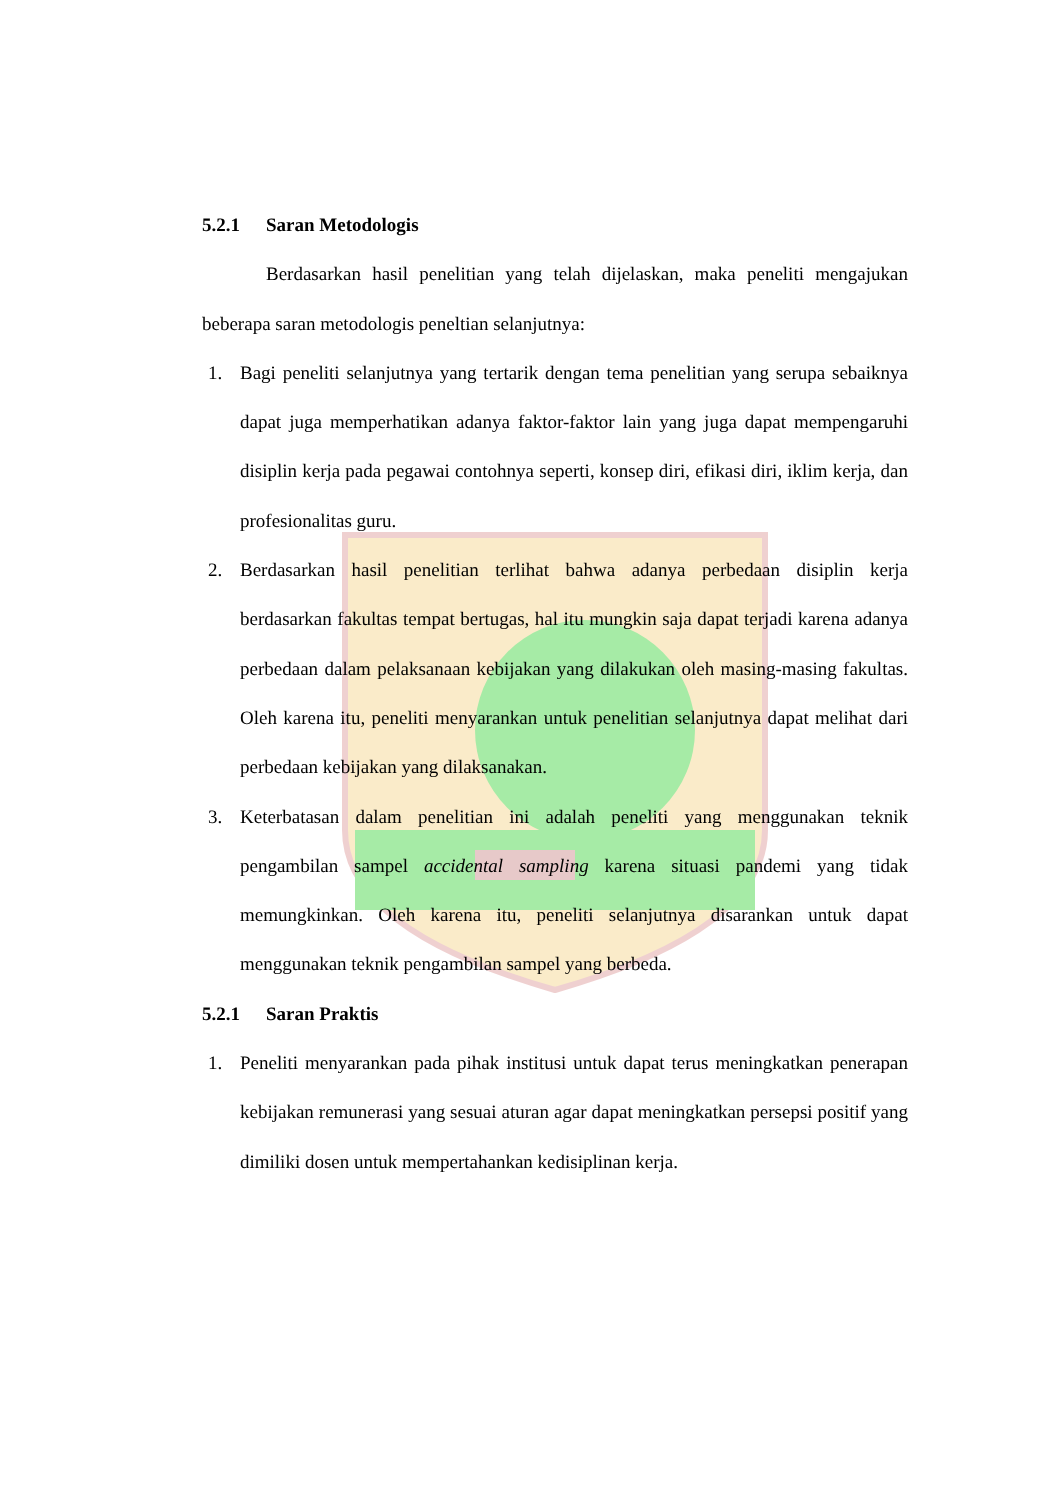5.2.1 Saran Metodologis
Berdasarkan hasil penelitian yang telah dijelaskan, maka peneliti mengajukan beberapa saran metodologis peneltian selanjutnya:
1. Bagi peneliti selanjutnya yang tertarik dengan tema penelitian yang serupa sebaiknya dapat juga memperhatikan adanya faktor-faktor lain yang juga dapat mempengaruhi disiplin kerja pada pegawai contohnya seperti, konsep diri, efikasi diri, iklim kerja, dan profesionalitas guru.
2. Berdasarkan hasil penelitian terlihat bahwa adanya perbedaan disiplin kerja berdasarkan fakultas tempat bertugas, hal itu mungkin saja dapat terjadi karena adanya perbedaan dalam pelaksanaan kebijakan yang dilakukan oleh masing-masing fakultas. Oleh karena itu, peneliti menyarankan untuk penelitian selanjutnya dapat melihat dari perbedaan kebijakan yang dilaksanakan.
3. Keterbatasan dalam penelitian ini adalah peneliti yang menggunakan teknik pengambilan sampel accidental sampling karena situasi pandemi yang tidak memungkinkan. Oleh karena itu, peneliti selanjutnya disarankan untuk dapat menggunakan teknik pengambilan sampel yang berbeda.
5.2.1 Saran Praktis
1. Peneliti menyarankan pada pihak institusi untuk dapat terus meningkatkan penerapan kebijakan remunerasi yang sesuai aturan agar dapat meningkatkan persepsi positif yang dimiliki dosen untuk mempertahankan kedisiplinan kerja.